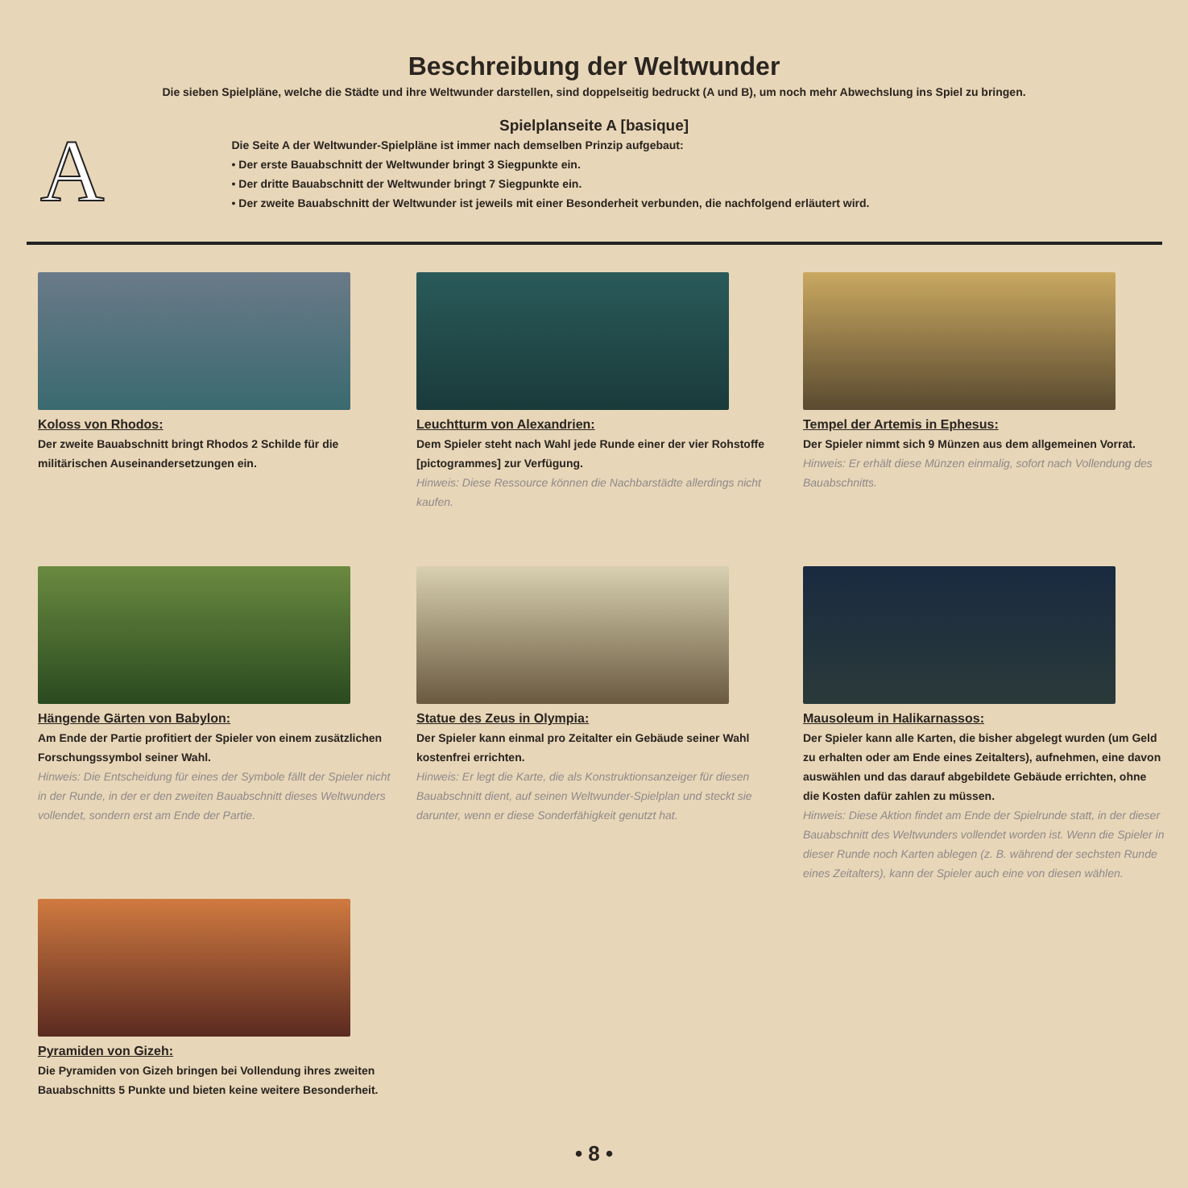A
Beschreibung der Weltwunder
Die sieben Spielpläne, welche die Städte und ihre Weltwunder darstellen, sind doppelseitig bedruckt (A und B), um noch mehr Abwechslung ins Spiel zu bringen.
Spielplanseite A [basique]
Die Seite A der Weltwunder-Spielpläne ist immer nach demselben Prinzip aufgebaut:
• Der erste Bauabschnitt der Weltwunder bringt 3 Siegpunkte ein.
• Der dritte Bauabschnitt der Weltwunder bringt 7 Siegpunkte ein.
• Der zweite Bauabschnitt der Weltwunder ist jeweils mit einer Besonderheit verbunden, die nachfolgend erläutert wird.
Koloss von Rhodos:
Der zweite Bauabschnitt bringt Rhodos 2 Schilde für die militärischen Auseinandersetzungen ein.
Leuchtturm von Alexandrien:
Dem Spieler steht nach Wahl jede Runde einer der vier Rohstoffe [pictogrammes] zur Verfügung.
Hinweis: Diese Ressource können die Nachbarstädte allerdings nicht kaufen.
Tempel der Artemis in Ephesus:
Der Spieler nimmt sich 9 Münzen aus dem allgemeinen Vorrat.
Hinweis: Er erhält diese Münzen einmalig, sofort nach Vollendung des Bauabschnitts.
Hängende Gärten von Babylon:
Am Ende der Partie profitiert der Spieler von einem zusätzlichen Forschungssymbol seiner Wahl.
Hinweis: Die Entscheidung für eines der Symbole fällt der Spieler nicht in der Runde, in der er den zweiten Bauabschnitt dieses Weltwunders vollendet, sondern erst am Ende der Partie.
Statue des Zeus in Olympia:
Der Spieler kann einmal pro Zeitalter ein Gebäude seiner Wahl kostenfrei errichten.
Hinweis: Er legt die Karte, die als Konstruktionsanzeiger für diesen Bauabschnitt dient, auf seinen Weltwunder-Spielplan und steckt sie darunter, wenn er diese Sonderfähigkeit genutzt hat.
Mausoleum in Halikarnassos:
Der Spieler kann alle Karten, die bisher abgelegt wurden (um Geld zu erhalten oder am Ende eines Zeitalters), aufnehmen, eine davon auswählen und das darauf abgebildete Gebäude errichten, ohne die Kosten dafür zahlen zu müssen.
Hinweis: Diese Aktion findet am Ende der Spielrunde statt, in der dieser Bauabschnitt des Weltwunders vollendet worden ist. Wenn die Spieler in dieser Runde noch Karten ablegen (z. B. während der sechsten Runde eines Zeitalters), kann der Spieler auch eine von diesen wählen.
Pyramiden von Gizeh:
Die Pyramiden von Gizeh bringen bei Vollendung ihres zweiten Bauabschnitts 5 Punkte und bieten keine weitere Besonderheit.
• 8 •